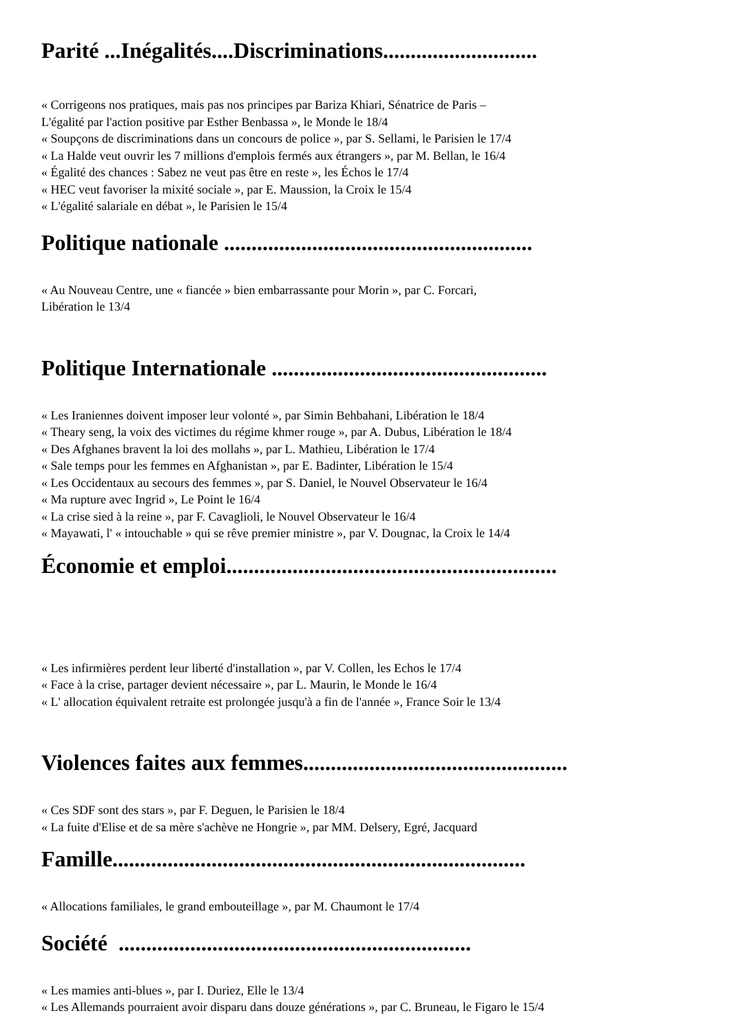Parité ...Inégalités....Discriminations............................
« Corrigeons nos pratiques, mais pas nos principes par Bariza Khiari, Sénatrice de Paris –
L'égalité par l'action positive par Esther Benbassa », le Monde le 18/4
« Soupçons de discriminations dans un concours de police », par S. Sellami, le Parisien le 17/4
« La Halde veut ouvrir les 7 millions d'emplois fermés aux étrangers », par M. Bellan, le 16/4
« Égalité des chances : Sabez ne veut pas être en reste », les Échos le 17/4
« HEC veut favoriser la mixité sociale », par E. Maussion, la Croix le 15/4
« L'égalité salariale en débat », le Parisien le 15/4
Politique nationale ........................................................
« Au Nouveau Centre, une « fiancée » bien embarrassante pour Morin », par C. Forcari,
Libération le 13/4
Politique Internationale ..................................................
« Les Iraniennes doivent imposer leur volonté », par Simin Behbahani, Libération le 18/4
« Theary seng, la voix des victimes du régime khmer rouge », par A. Dubus, Libération le 18/4
« Des Afghanes bravent la loi des mollahs », par L. Mathieu, Libération le 17/4
« Sale temps pour les femmes en Afghanistan », par E. Badinter, Libération le 15/4
« Les Occidentaux au secours des femmes », par S. Daniel, le Nouvel Observateur le 16/4
« Ma rupture avec Ingrid », Le Point le 16/4
« La crise sied à la reine », par F. Cavaglioli, le Nouvel Observateur le 16/4
« Mayawati, l' « intouchable » qui se rêve premier ministre », par V. Dougnac, la Croix le 14/4
Économie et emploi............................................................
« Les infirmières perdent leur liberté d'installation », par V. Collen, les Echos le 17/4
« Face à la crise, partager devient nécessaire », par L. Maurin, le Monde le 16/4
« L' allocation équivalent retraite est prolongée jusqu'à a fin de l'année », France Soir le 13/4
Violences faites aux femmes................................................
« Ces SDF sont des stars », par F. Deguen, le Parisien le 18/4
« La fuite d'Elise et de sa mère s'achève ne Hongrie », par MM. Delsery, Egré, Jacquard
Famille...........................................................................
« Allocations familiales, le grand embouteillage », par M. Chaumont le 17/4
Société ................................................................
« Les mamies anti-blues », par I. Duriez, Elle le 13/4
« Les Allemands pourraient avoir disparu dans douze générations », par C. Bruneau, le Figaro le 15/4